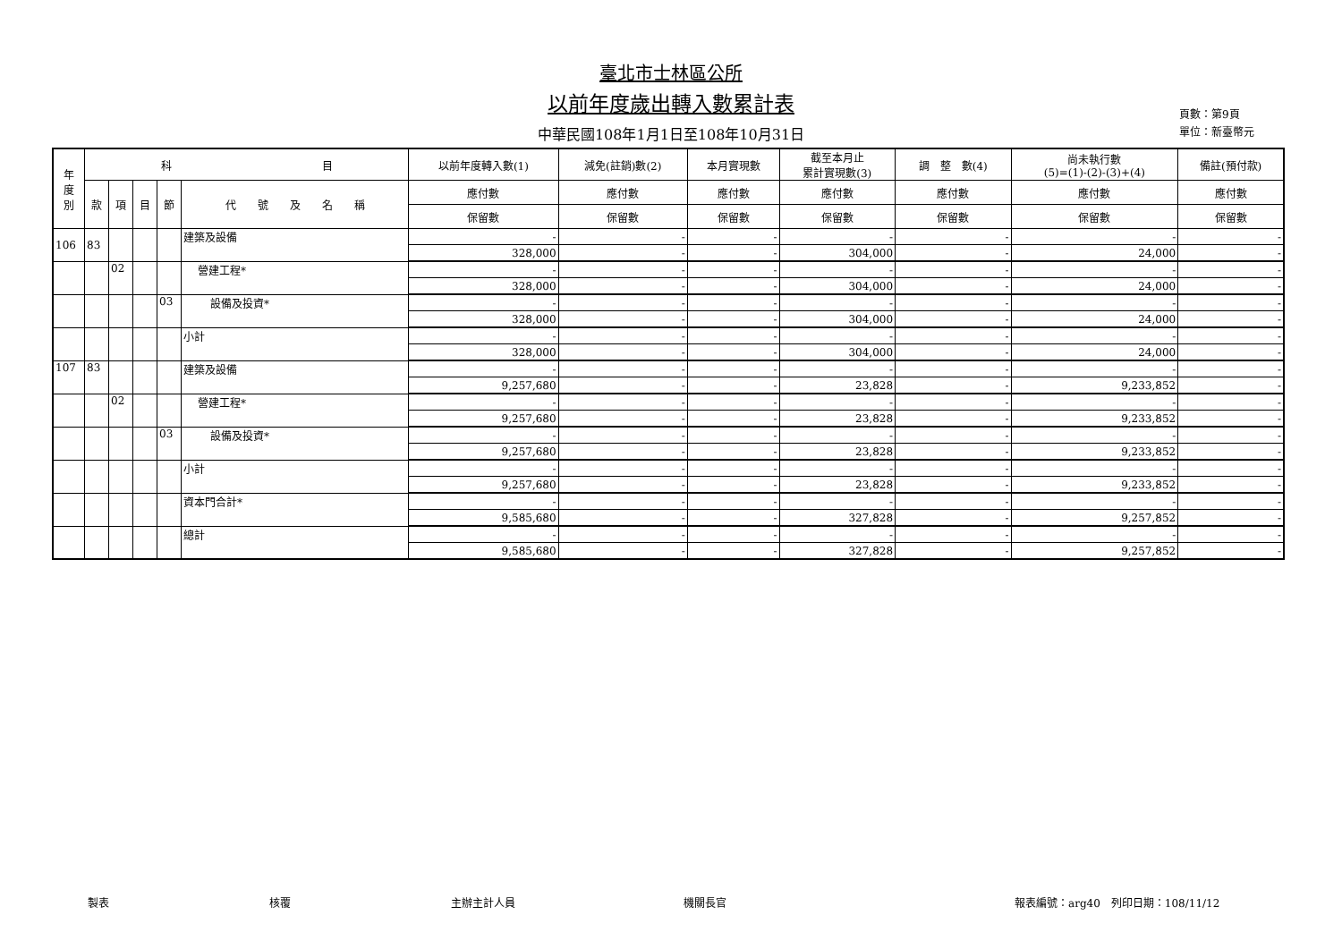臺北市士林區公所
以前年度歲出轉入數累計表
中華民國108年1月1日至108年10月31日
頁數：第9頁
單位：新臺幣元
| 年 度 別 | 科 目 | | | | | 以前年度轉入數(1) | 減免(註銷)數(2) | 本月實現數 | 截至本月止 累計實現數(3) | 調 整 數(4) | 尚未執行數 (5)=(1)-(2)-(3)+(4) | 備註(預付款) |
| --- | --- | --- | --- | --- | --- | --- | --- | --- | --- | --- | --- | --- |
| | 款 | 項 | 目 | 節 | 代 號 及 名 稱 | 應付數 | 應付數 | 應付數 | 應付數 | 應付數 | 應付數 | 應付數 |
| | | | | | | 保留數 | 保留數 | 保留數 | 保留數 | 保留數 | 保留數 | 保留數 |
| 106 | 83 | | | | 建築及設備 | - | - | - | - | - | - | - |
| | | | | | | 328,000 | - | - | 304,000 | - | 24,000 | - |
| | | 02 | | | 營建工程* | - | - | - | - | - | - | - |
| | | | | | | 328,000 | - | - | 304,000 | - | 24,000 | - |
| | | | | 03 | 設備及投資* | - | - | - | - | - | - | - |
| | | | | | | 328,000 | - | - | 304,000 | - | 24,000 | - |
| | | | | | 小計 | - | - | - | - | - | - | - |
| | | | | | | 328,000 | - | - | 304,000 | - | 24,000 | - |
| 107 | 83 | | | | 建築及設備 | - | - | - | - | - | - | - |
| | | | | | | 9,257,680 | - | - | 23,828 | - | 9,233,852 | - |
| | | 02 | | | 營建工程* | - | - | - | - | - | - | - |
| | | | | | | 9,257,680 | - | - | 23,828 | - | 9,233,852 | - |
| | | | | 03 | 設備及投資* | - | - | - | - | - | - | - |
| | | | | | | 9,257,680 | - | - | 23,828 | - | 9,233,852 | - |
| | | | | | 小計 | - | - | - | - | - | - | - |
| | | | | | | 9,257,680 | - | - | 23,828 | - | 9,233,852 | - |
| | | | | | 資本門合計* | - | - | - | - | - | - | - |
| | | | | | | 9,585,680 | - | - | 327,828 | - | 9,257,852 | - |
| | | | | | 總計 | - | - | - | - | - | - | - |
| | | | | | | 9,585,680 | - | - | 327,828 | - | 9,257,852 | - |
製表 核覆 主辦主計人員 機關長官 報表編號：arg40　列印日期：108/11/12